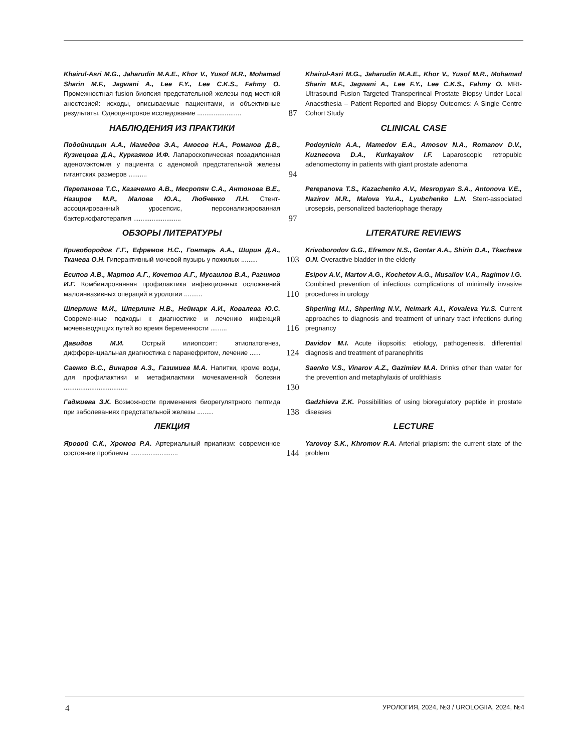Khairul-Asri M.G., Jaharudin M.A.E., Khor V., Yusof M.R., Mohamad Sharin M.F., Jagwani A., Lee F.Y., Lee C.K.S., Fahmy O. Промежностная fusion-биопсия предстательной железы под местной анестезией: исходы, описываемые пациентами, и объективные результаты. Одноцентровое исследование ........................
87
Khairul-Asri M.G., Jaharudin M.A.E., Khor V., Yusof M.R., Mohamad Sharin M.F., Jagwani A., Lee F.Y., Lee C.K.S., Fahmy O. MRI-Ultrasound Fusion Targeted Transperineal Prostate Biopsy Under Local Anaesthesia – Patient-Reported and Biopsy Outcomes: A Single Centre Cohort Study
НАБЛЮДЕНИЯ ИЗ ПРАКТИКИ
CLINICAL CASE
Подойницын А.А., Мамедов Э.А., Амосов Н.А., Романов Д.В., Кузнецова Д.А., Куркаяков И.Ф. Лапароскопическая позадилонная аденомэктомия у пациента с аденомой предстательной железы гигантских размеров ..........
94
Podoynicin A.A., Mamedov E.A., Amosov N.A., Romanov D.V., Kuznecova D.A., Kurkayakov I.F. Laparoscopic retropubic adenomectomy in patients with giant prostate adenoma
Перепанова Т.С., Казаченко А.В., Месропян С.А., Антонова В.Е., Назиров М.Р., Малова Ю.А., Любченко Л.Н. Стент-ассоциированный уросепсис, персонализированная бактериофаготерапия ..........................
97
Perepanova T.S., Kazachenko A.V., Mesropyan S.A., Antonova V.E., Nazirov M.R., Malova Yu.A., Lyubchenko L.N. Stent-associated urosepsis, personalized bacteriophage therapy
ОБЗОРЫ ЛИТЕРАТУРЫ
LITERATURE REVIEWS
Кривобородов Г.Г., Ефремов Н.С., Гонтарь А.А., Ширин Д.А., Ткачева О.Н. Гиперактивный мочевой пузырь у пожилых .........
103
Krivoborodov G.G., Efremov N.S., Gontar A.A., Shirin D.A., Tkacheva O.N. Overactive bladder in the elderly
Есипов А.В., Мартов А.Г., Кочетов А.Г., Мусаилов В.А., Рагимов И.Г. Комбинированная профилактика инфекционных осложнений малоинвазивных операций в урологии ..........
110
Esipov A.V., Martov A.G., Kochetov A.G., Musailov V.A., Ragimov I.G. Combined prevention of infectious complications of minimally invasive procedures in urology
Шперлинг М.И., Шперлинг Н.В., Неймарк А.И., Ковалева Ю.С. Современные подходы к диагностике и лечению инфекций мочевыводящих путей во время беременности .........
116
Shperling M.I., Shperling N.V., Neimark A.I., Kovaleva Yu.S. Current approaches to diagnosis and treatment of urinary tract infections during pregnancy
Давидов М.И. Острый илиопсоит: этиопатогенез, дифференциальная диагностика с паранефритом, лечение ......
124
Davidov M.I. Acute iliopsoitis: etiology, pathogenesis, differential diagnosis and treatment of paranephritis
Саенко В.С., Винаров А.З., Газимиев М.А. Напитки, кроме воды, для профилактики и метафилактики мочекаменной болезни ...................................
130
Saenko V.S., Vinarov A.Z., Gazimiev M.A. Drinks other than water for the prevention and metaphylaxis of urolithiasis
Гаджиева З.К. Возможности применения биорегулятрного пептида при заболеваниях предстательной железы .........
138
Gadzhieva Z.K. Possibilities of using bioregulatory peptide in prostate diseases
ЛЕКЦИЯ
LECTURE
Яровой С.К., Хромов Р.А. Артериальный приапизм: современное состояние проблемы ..........................
144
Yarovoy S.K., Khromov R.A. Arterial priapism: the current state of the problem
4 УРОЛОГИЯ, 2024, №3 / UROLOGIIA, 2024, №4